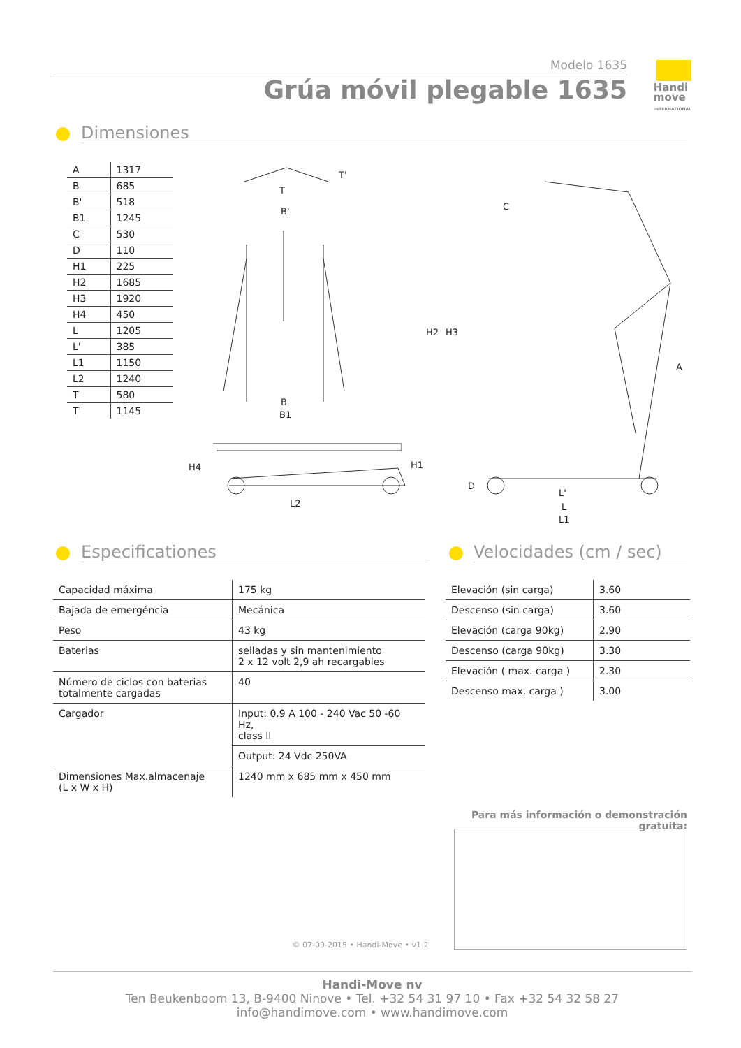Modelo 1635
Grúa móvil plegable 1635
Handi
move
INTERNATIONAL
Dimensiones
| A | 1317 |
| B | 685 |
| B' | 518 |
| B1 | 1245 |
| C | 530 |
| D | 110 |
| H1 | 225 |
| H2 | 1685 |
| H3 | 1920 |
| H4 | 450 |
| L | 1205 |
| L' | 385 |
| L1 | 1150 |
| L2 | 1240 |
| T | 580 |
| T' | 1145 |
T
T'
B'
B
B1
H4
L2
C
H2
H3
H1
D
A
L'
L
L1
Especificationes
Velocidades (cm / sec)
| Capacidad máxima | 175 kg |
| Bajada de emergéncia | Mecánica |
| Peso | 43 kg |
| Baterias | selladas y sin mantenimiento 2 x 12 volt 2,9 ah recargables |
| Número de ciclos con baterias totalmente cargadas | 40 |
| Cargador | Input: 0.9 A 100 - 240 Vac 50 -60 Hz, class II |
| | Output: 24 Vdc 250VA |
| Dimensiones Max.almacenaje (L x W x H) | 1240 mm x 685 mm x 450 mm |
| Elevación (sin carga) | 3.60 |
| Descenso (sin carga) | 3.60 |
| Elevación (carga 90kg) | 2.90 |
| Descenso (carga 90kg) | 3.30 |
| Elevación ( max. carga ) | 2.30 |
| Descenso max. carga ) | 3.00 |
Para más información o demonstración gratuita:
© 07-09-2015 • Handi-Move • v1.2
Handi-Move nv
Ten Beukenboom 13, B-9400 Ninove • Tel. +32 54 31 97 10 • Fax +32 54 32 58 27
info@handimove.com • www.handimove.com